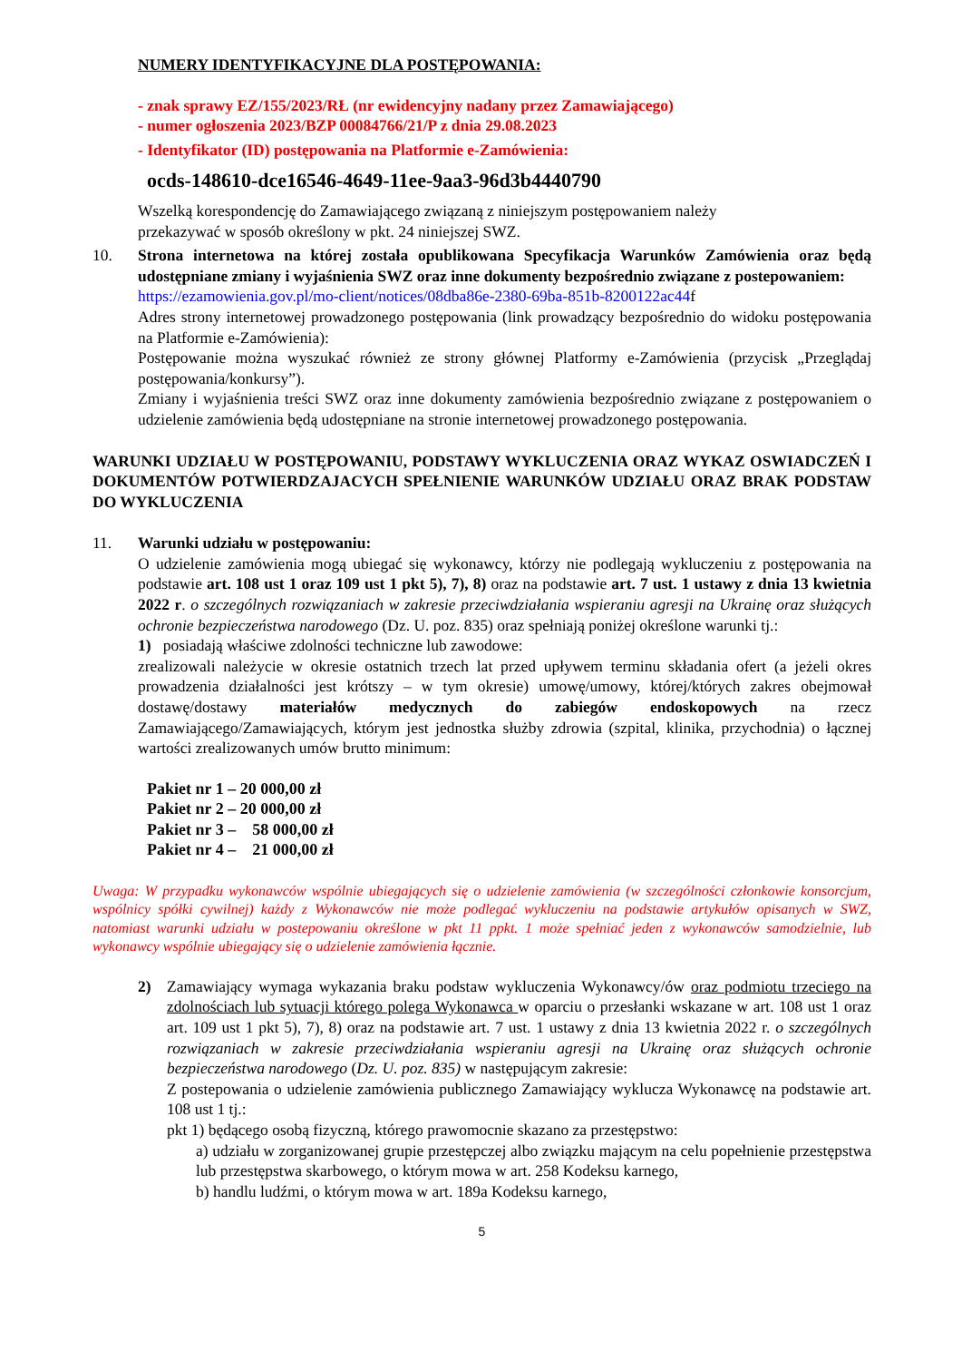NUMERY IDENTYFIKACYJNE DLA POSTĘPOWANIA:
- znak sprawy EZ/155/2023/RŁ (nr ewidencyjny nadany przez Zamawiającego)
- numer ogłoszenia 2023/BZP 00084766/21/P z dnia 29.08.2023
- Identyfikator (ID) postępowania na Platformie e-Zamówienia:
ocds-148610-dce16546-4649-11ee-9aa3-96d3b4440790
Wszelką korespondencję do Zamawiającego związaną z niniejszym postępowaniem należy
przekazywać w sposób określony w pkt. 24 niniejszej SWZ.
10. Strona internetowa na której została opublikowana Specyfikacja Warunków Zamówienia oraz będą udostępniane zmiany i wyjaśnienia SWZ oraz inne dokumenty bezpośrednio związane z postepowaniem:
https://ezamowienia.gov.pl/mo-client/notices/08dba86e-2380-69ba-851b-8200122ac44f
Adres strony internetowej prowadzonego postępowania (link prowadzący bezpośrednio do widoku postępowania na Platformie e-Zamówienia):
Postępowanie można wyszukać również ze strony głównej Platformy e-Zamówienia (przycisk „Przeglądaj postępowania/konkursy”).
Zmiany i wyjaśnienia treści SWZ oraz inne dokumenty zamówienia bezpośrednio związane z postępowaniem o udzielenie zamówienia będą udostępniane na stronie internetowej prowadzonego postępowania.
WARUNKI UDZIAŁU W POSTĘPOWANIU, PODSTAWY WYKLUCZENIA ORAZ WYKAZ OSWIADCZEŃ I DOKUMENTÓW POTWIERDZAJACYCH SPEŁNIENIE WARUNKÓW UDZIAŁU ORAZ BRAK PODSTAW DO WYKLUCZENIA
11. Warunki udziału w postępowaniu:
O udzielenie zamówienia mogą ubiegać się wykonawcy, którzy nie podlegają wykluczeniu z postępowania na podstawie art. 108 ust 1 oraz 109 ust 1 pkt 5), 7), 8) oraz na podstawie art. 7 ust. 1 ustawy z dnia 13 kwietnia 2022 r. o szczególnych rozwiązaniach w zakresie przeciwdziałania wspieraniu agresji na Ukrainę oraz służących ochronie bezpieczeństwa narodowego (Dz. U. poz. 835) oraz spełniają poniżej określone warunki tj.:
1) posiadają właściwe zdolności techniczne lub zawodowe:
zrealizowali należycie w okresie ostatnich trzech lat przed upływem terminu składania ofert (a jeżeli okres prowadzenia działalności jest krótszy – w tym okresie) umowę/umowy, której/których zakres obejmował dostawę/dostawy materiałów medycznych do zabiegów endoskopowych na rzecz Zamawiającego/Zamawiających, którym jest jednostka służby zdrowia (szpital, klinika, przychodnia) o łącznej wartości zrealizowanych umów brutto minimum:
| Pakiet nr 1 – | 20 000,00 zł |
| Pakiet nr 2 – | 20 000,00 zł |
| Pakiet nr 3 – | 58 000,00 zł |
| Pakiet nr 4 – | 21 000,00 zł |
Uwaga: W przypadku wykonawców wspólnie ubiegających się o udzielenie zamówienia (w szczególności członkowie konsorcjum, wspólnicy spółki cywilnej) każdy z Wykonawców nie może podlegać wykluczeniu na podstawie artykułów opisanych w SWZ, natomiast warunki udziału w postepowaniu określone w pkt 11 ppkt. 1 może spełniać jeden z wykonawców samodzielnie, lub wykonawcy wspólnie ubiegający się o udzielenie zamówienia łącznie.
2) Zamawiający wymaga wykazania braku podstaw wykluczenia Wykonawcy/ów oraz podmiotu trzeciego na zdolnościach lub sytuacji którego polega Wykonawca w oparciu o przesłanki wskazane w art. 108 ust 1 oraz art. 109 ust 1 pkt 5), 7), 8) oraz na podstawie art. 7 ust. 1 ustawy z dnia 13 kwietnia 2022 r. o szczególnych rozwiązaniach w zakresie przeciwdziałania wspieraniu agresji na Ukrainę oraz służących ochronie bezpieczeństwa narodowego (Dz. U. poz. 835) w następującym zakresie:
Z postepowania o udzielenie zamówienia publicznego Zamawiający wyklucza Wykonawcę na podstawie art. 108 ust 1 tj.:
pkt 1) będącego osobą fizyczną, którego prawomocnie skazano za przestępstwo:
a) udziału w zorganizowanej grupie przestępczej albo związku mającym na celu popełnienie przestępstwa lub przestępstwa skarbowego, o którym mowa w art. 258 Kodeksu karnego,
b) handlu ludźmi, o którym mowa w art. 189a Kodeksu karnego,
5